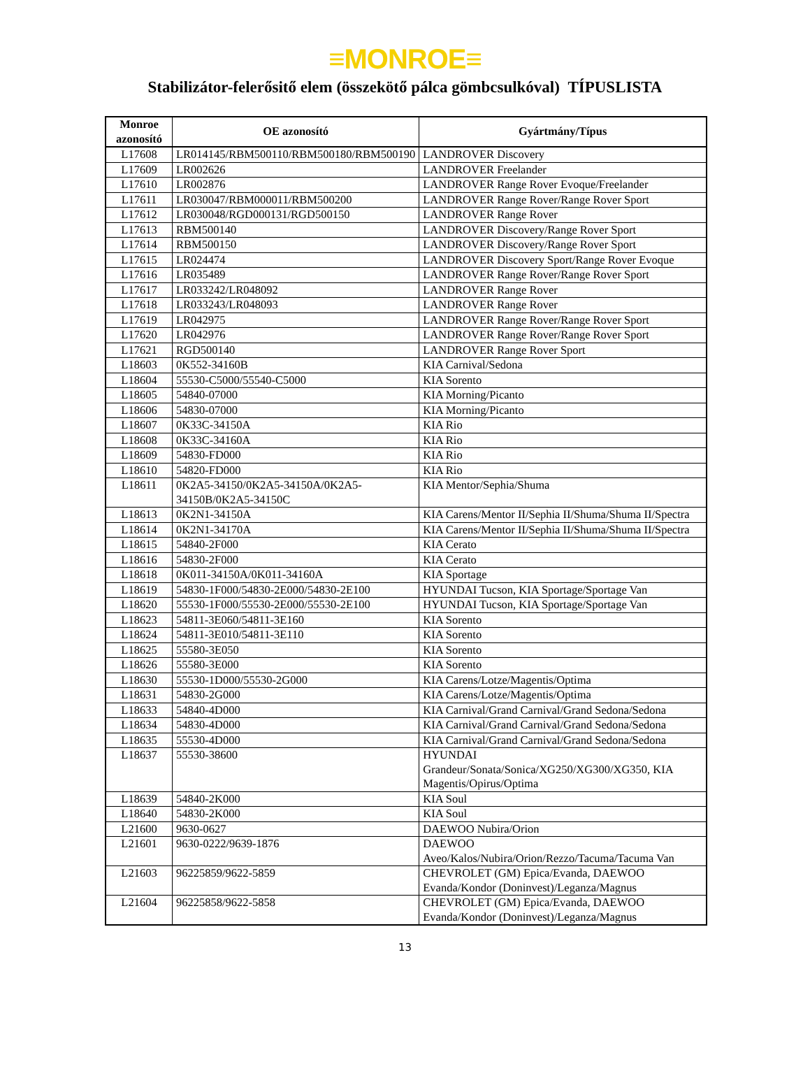≡MONROE≡
Stabilizátor-felerősitő elem (összekötő pálca gömbcsulkóval) TÍPUSLISTA
| Monroe azonosító | OE azonosító | Gyártmány/Típus |
| --- | --- | --- |
| L17608 | LR014145/RBM500110/RBM500180/RBM500190 | LANDROVER Discovery |
| L17609 | LR002626 | LANDROVER Freelander |
| L17610 | LR002876 | LANDROVER Range Rover Evoque/Freelander |
| L17611 | LR030047/RBM000011/RBM500200 | LANDROVER Range Rover/Range Rover Sport |
| L17612 | LR030048/RGD000131/RGD500150 | LANDROVER Range Rover |
| L17613 | RBM500140 | LANDROVER Discovery/Range Rover Sport |
| L17614 | RBM500150 | LANDROVER Discovery/Range Rover Sport |
| L17615 | LR024474 | LANDROVER Discovery Sport/Range Rover Evoque |
| L17616 | LR035489 | LANDROVER Range Rover/Range Rover Sport |
| L17617 | LR033242/LR048092 | LANDROVER Range Rover |
| L17618 | LR033243/LR048093 | LANDROVER Range Rover |
| L17619 | LR042975 | LANDROVER Range Rover/Range Rover Sport |
| L17620 | LR042976 | LANDROVER Range Rover/Range Rover Sport |
| L17621 | RGD500140 | LANDROVER Range Rover Sport |
| L18603 | 0K552-34160B | KIA Carnival/Sedona |
| L18604 | 55530-C5000/55540-C5000 | KIA Sorento |
| L18605 | 54840-07000 | KIA Morning/Picanto |
| L18606 | 54830-07000 | KIA Morning/Picanto |
| L18607 | 0K33C-34150A | KIA Rio |
| L18608 | 0K33C-34160A | KIA Rio |
| L18609 | 54830-FD000 | KIA Rio |
| L18610 | 54820-FD000 | KIA Rio |
| L18611 | 0K2A5-34150/0K2A5-34150A/0K2A5-34150B/0K2A5-34150C | KIA Mentor/Sephia/Shuma |
| L18613 | 0K2N1-34150A | KIA Carens/Mentor II/Sephia II/Shuma/Shuma II/Spectra |
| L18614 | 0K2N1-34170A | KIA Carens/Mentor II/Sephia II/Shuma/Shuma II/Spectra |
| L18615 | 54840-2F000 | KIA Cerato |
| L18616 | 54830-2F000 | KIA Cerato |
| L18618 | 0K011-34150A/0K011-34160A | KIA Sportage |
| L18619 | 54830-1F000/54830-2E000/54830-2E100 | HYUNDAI Tucson, KIA Sportage/Sportage Van |
| L18620 | 55530-1F000/55530-2E000/55530-2E100 | HYUNDAI Tucson, KIA Sportage/Sportage Van |
| L18623 | 54811-3E060/54811-3E160 | KIA Sorento |
| L18624 | 54811-3E010/54811-3E110 | KIA Sorento |
| L18625 | 55580-3E050 | KIA Sorento |
| L18626 | 55580-3E000 | KIA Sorento |
| L18630 | 55530-1D000/55530-2G000 | KIA Carens/Lotze/Magentis/Optima |
| L18631 | 54830-2G000 | KIA Carens/Lotze/Magentis/Optima |
| L18633 | 54840-4D000 | KIA Carnival/Grand Carnival/Grand Sedona/Sedona |
| L18634 | 54830-4D000 | KIA Carnival/Grand Carnival/Grand Sedona/Sedona |
| L18635 | 55530-4D000 | KIA Carnival/Grand Carnival/Grand Sedona/Sedona |
| L18637 | 55530-38600 | HYUNDAI Grandeur/Sonata/Sonica/XG250/XG300/XG350, KIA Magentis/Opirus/Optima |
| L18639 | 54840-2K000 | KIA Soul |
| L18640 | 54830-2K000 | KIA Soul |
| L21600 | 9630-0627 | DAEWOO Nubira/Orion |
| L21601 | 9630-0222/9639-1876 | DAEWOO Aveo/Kalos/Nubira/Orion/Rezzo/Tacuma/Tacuma Van |
| L21603 | 96225859/9622-5859 | CHEVROLET (GM) Epica/Evanda, DAEWOO Evanda/Kondor (Doninvest)/Leganza/Magnus |
| L21604 | 96225858/9622-5858 | CHEVROLET (GM) Epica/Evanda, DAEWOO Evanda/Kondor (Doninvest)/Leganza/Magnus |
13